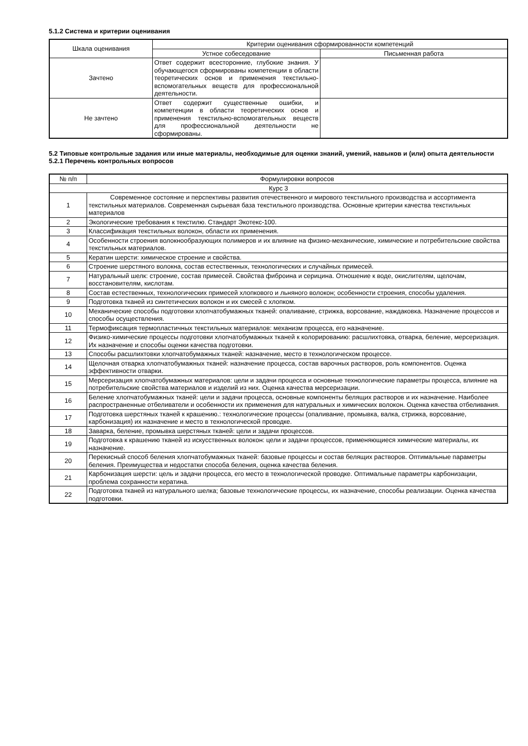5.1.2 Система и критерии оценивания
| Шкала оценивания | Критерии оценивания сформированности компетенций | |
| --- | --- | --- |
| | Устное собеседование | Письменная работа |
| Зачтено | Ответ содержит всесторонние, глубокие знания. У обучающегося сформированы компетенции в области теоретических основ и применения текстильно- вспомогательных веществ для профессиональной деятельности. | |
| Не зачтено | Ответ содержит существенные ошибки, и компетенции в области теоретических основ и применения текстильно-вспомогательных веществ для профессиональной деятельности не сформированы. | |
5.2 Типовые контрольные задания или иные материалы, необходимые для оценки знаний, умений, навыков и (или) опыта деятельности
5.2.1 Перечень контрольных вопросов
| № п/п | Формулировки вопросов |
| --- | --- |
| Курс 3 | |
| 1 | Современное состояние и перспективы развития отечественного и мирового текстильного производства и ассортимента текстильных материалов. Современная сырьевая база текстильного производства. Основные критерии качества текстильных материалов |
| 2 | Экологические требования к текстилю. Стандарт Экотекс-100. |
| 3 | Классификация текстильных волокон, области их применения. |
| 4 | Особенности строения волокнообразующих полимеров и их влияние на физико-механические, химические и потребительские свойства текстильных материалов. |
| 5 | Кератин шерсти: химическое строение и свойства. |
| 6 | Строение шерстяного волокна, состав естественных, технологических и случайных примесей. |
| 7 | Натуральный шелк: строение, состав примесей. Свойства фиброина и серицина. Отношение к воде, окислителям, щелочам, восстановителям, кислотам. |
| 8 | Состав естественных, технологических примесей хлопкового и льняного волокон; особенности строения, способы удаления. |
| 9 | Подготовка тканей из синтетических волокон и их смесей с хлопком. |
| 10 | Механические способы подготовки хлопчатобумажных тканей: опаливание, стрижка, ворсование, наждаковка. Назначение процессов и способы осуществления. |
| 11 | Термофиксация термопластичных текстильных материалов: механизм процесса, его назначение. |
| 12 | Физико-химические процессы подготовки хлопчатобумажных тканей к колорированию: расшлихтовка, отварка, беление, мерсеризация. Их назначение и способы оценки качества подготовки. |
| 13 | Способы расшлихтовки хлопчатобумажных тканей: назначение, место в технологическом процессе. |
| 14 | Щелочная отварка хлопчатобумажных тканей: назначение процесса, состав варочных растворов, роль компонентов. Оценка эффективности отварки. |
| 15 | Мерсеризация хлопчатобумажных материалов: цели и задачи процесса и основные технологические параметры процесса, влияние на потребительские свойства материалов и изделий из них. Оценка качества мерсеризации. |
| 16 | Беление хлопчатобумажных тканей: цели и задачи процесса, основные компоненты белящих растворов и их назначение. Наиболее распространенные отбеливатели и особенности их применения для натуральных и химических волокон. Оценка качества отбеливания. |
| 17 | Подготовка шерстяных тканей к крашению.: технологические процессы (опаливание, промывка, валка, стрижка, ворсование, карбонизация) их назначение и место в технологической проводке. |
| 18 | Заварка, беление, промывка шерстяных тканей: цели и задачи процессов. |
| 19 | Подготовка к крашению тканей из искусственных волокон: цели и задачи процессов, применяющиеся химические материалы, их назначение. |
| 20 | Перекисный способ беления хлопчатобумажных тканей: базовые процессы и состав белящих растворов. Оптимальные параметры беления. Преимущества и недостатки способа беления, оценка качества беления. |
| 21 | Карбонизация шерсти: цель и задачи процесса, его место в технологической проводке. Оптимальные параметры карбонизации, проблема сохранности кератина. |
| 22 | Подготовка тканей из натурального шелка; базовые технологические процессы, их назначение, способы реализации. Оценка качества подготовки. |